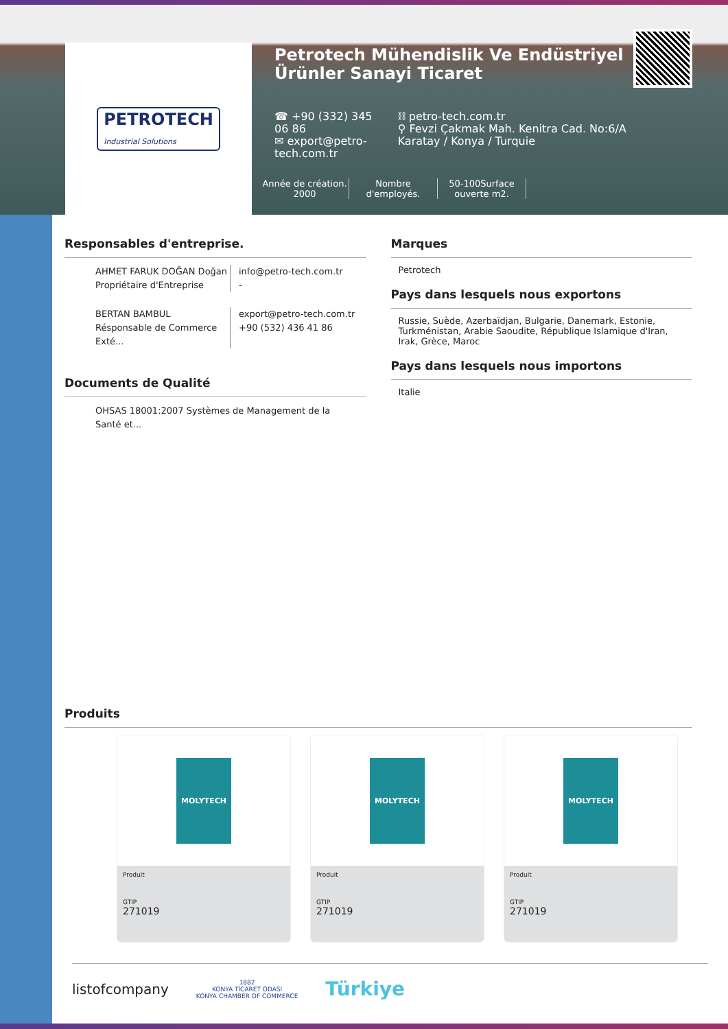PETROTECH
Industrial Solutions
Petrotech Mühendislik Ve Endüstriyel Ürünler Sanayi Ticaret
☎ +90 (332) 345 06 86
✉ export@petro-tech.com.tr
⛓ petro-tech.com.tr
⚲ Fevzi Çakmak Mah. Kenitra Cad. No:6/A Karatay / Konya / Turquie
Année de création.
2000
Nombre d'employés.
50-100Surface ouverte m2.
Responsables d'entreprise.
AHMET FARUK DOĞAN Doğan
Propriétaire d'Entreprise
info@petro-tech.com.tr
-
BERTAN BAMBUL
Résponsable de Commerce Exté...
export@petro-tech.com.tr
+90 (532) 436 41 86
Documents de Qualité
OHSAS 18001:2007 Systèmes de Management de la Santé et...
Marques
Petrotech
Pays dans lesquels nous exportons
Russie, Suède, Azerbaïdjan, Bulgarie, Danemark, Estonie, Turkménistan, Arabie Saoudite, République Islamique d'Iran, Irak, Grèce, Maroc
Pays dans lesquels nous importons
Italie
Produits
MOLYTECH
Produit
GTIP
271019
MOLYTECH
Produit
GTIP
271019
MOLYTECH
Produit
GTIP
271019
listofcompany
1882
KONYA TİCARET ODASI
KONYA CHAMBER OF COMMERCE
Türkiye